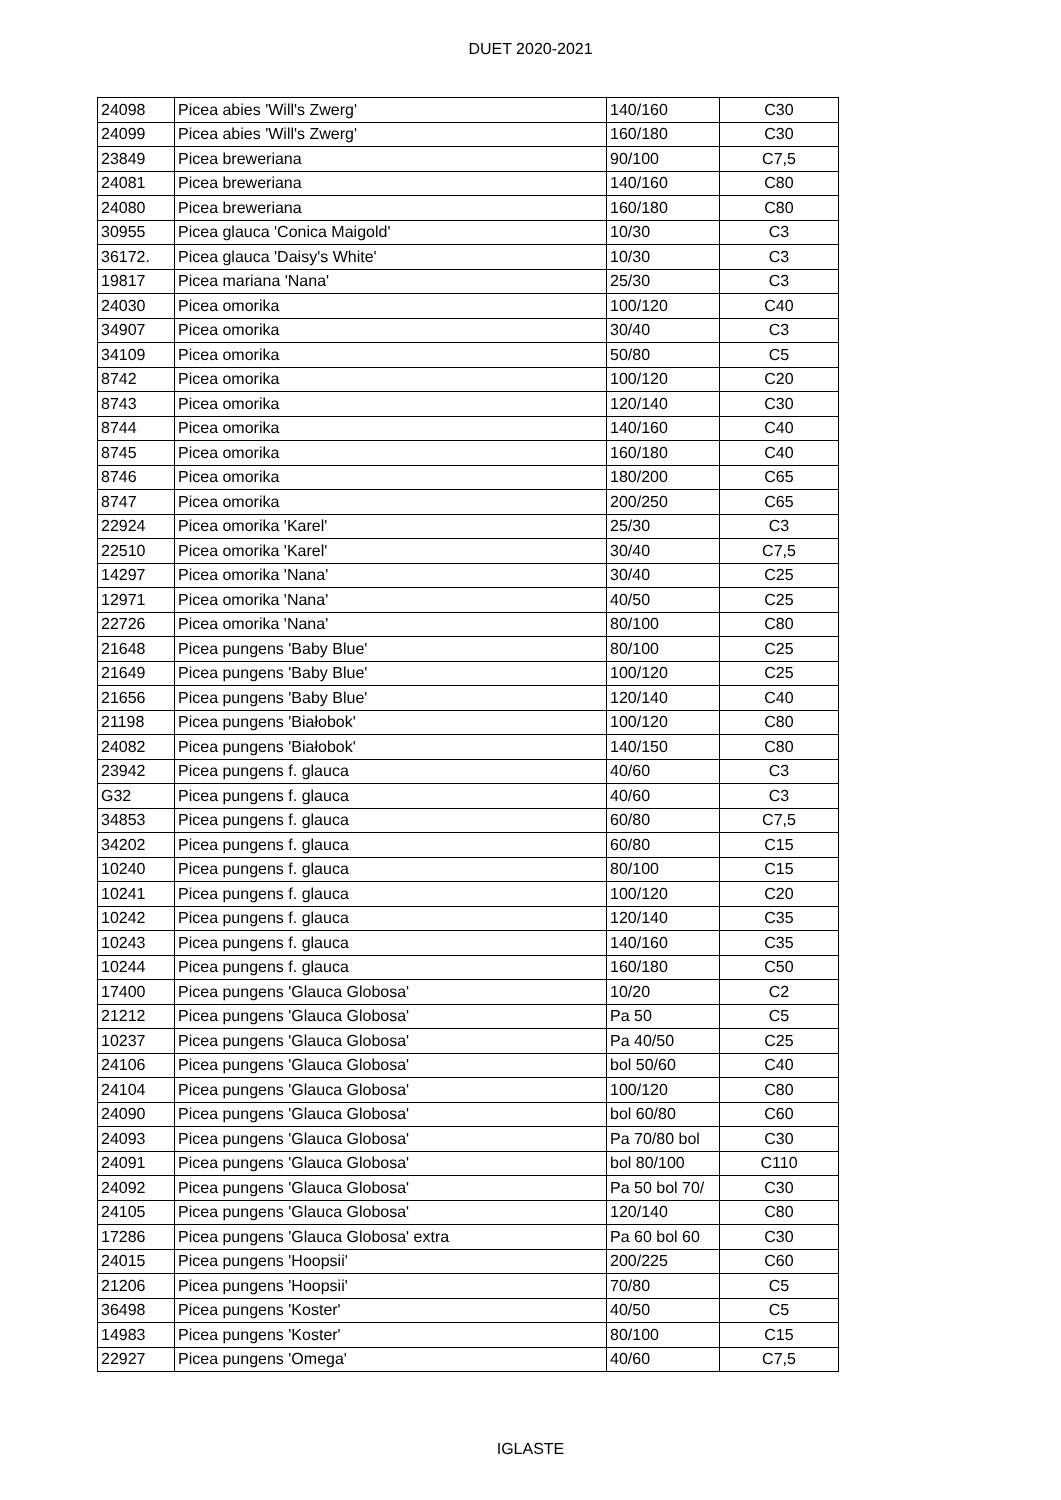DUET 2020-2021
| 24098 | Picea abies 'Will's Zwerg' | 140/160 | C30 |
| 24099 | Picea abies 'Will's Zwerg' | 160/180 | C30 |
| 23849 | Picea breweriana | 90/100 | C7,5 |
| 24081 | Picea breweriana | 140/160 | C80 |
| 24080 | Picea breweriana | 160/180 | C80 |
| 30955 | Picea glauca 'Conica Maigold' | 10/30 | C3 |
| 36172. | Picea glauca 'Daisy's White' | 10/30 | C3 |
| 19817 | Picea mariana 'Nana' | 25/30 | C3 |
| 24030 | Picea omorika | 100/120 | C40 |
| 34907 | Picea omorika | 30/40 | C3 |
| 34109 | Picea omorika | 50/80 | C5 |
| 8742 | Picea omorika | 100/120 | C20 |
| 8743 | Picea omorika | 120/140 | C30 |
| 8744 | Picea omorika | 140/160 | C40 |
| 8745 | Picea omorika | 160/180 | C40 |
| 8746 | Picea omorika | 180/200 | C65 |
| 8747 | Picea omorika | 200/250 | C65 |
| 22924 | Picea omorika 'Karel' | 25/30 | C3 |
| 22510 | Picea omorika 'Karel' | 30/40 | C7,5 |
| 14297 | Picea omorika 'Nana' | 30/40 | C25 |
| 12971 | Picea omorika 'Nana' | 40/50 | C25 |
| 22726 | Picea omorika 'Nana' | 80/100 | C80 |
| 21648 | Picea pungens 'Baby Blue' | 80/100 | C25 |
| 21649 | Picea pungens 'Baby Blue' | 100/120 | C25 |
| 21656 | Picea pungens 'Baby Blue' | 120/140 | C40 |
| 21198 | Picea pungens 'Białobok' | 100/120 | C80 |
| 24082 | Picea pungens 'Białobok' | 140/150 | C80 |
| 23942 | Picea pungens f. glauca | 40/60 | C3 |
| G32 | Picea pungens f. glauca | 40/60 | C3 |
| 34853 | Picea pungens f. glauca | 60/80 | C7,5 |
| 34202 | Picea pungens f. glauca | 60/80 | C15 |
| 10240 | Picea pungens f. glauca | 80/100 | C15 |
| 10241 | Picea pungens f. glauca | 100/120 | C20 |
| 10242 | Picea pungens f. glauca | 120/140 | C35 |
| 10243 | Picea pungens f. glauca | 140/160 | C35 |
| 10244 | Picea pungens f. glauca | 160/180 | C50 |
| 17400 | Picea pungens 'Glauca Globosa' | 10/20 | C2 |
| 21212 | Picea pungens 'Glauca Globosa' | Pa 50 | C5 |
| 10237 | Picea pungens 'Glauca Globosa' | Pa 40/50 | C25 |
| 24106 | Picea pungens 'Glauca Globosa' | bol 50/60 | C40 |
| 24104 | Picea pungens 'Glauca Globosa' | 100/120 | C80 |
| 24090 | Picea pungens 'Glauca Globosa' | bol 60/80 | C60 |
| 24093 | Picea pungens 'Glauca Globosa' | Pa 70/80 bol | C30 |
| 24091 | Picea pungens 'Glauca Globosa' | bol 80/100 | C110 |
| 24092 | Picea pungens 'Glauca Globosa' | Pa 50 bol 70/ | C30 |
| 24105 | Picea pungens 'Glauca Globosa' | 120/140 | C80 |
| 17286 | Picea pungens 'Glauca Globosa' extra | Pa 60 bol 60 | C30 |
| 24015 | Picea pungens 'Hoopsii' | 200/225 | C60 |
| 21206 | Picea pungens 'Hoopsii' | 70/80 | C5 |
| 36498 | Picea pungens 'Koster' | 40/50 | C5 |
| 14983 | Picea pungens 'Koster' | 80/100 | C15 |
| 22927 | Picea pungens 'Omega' | 40/60 | C7,5 |
IGLASTE